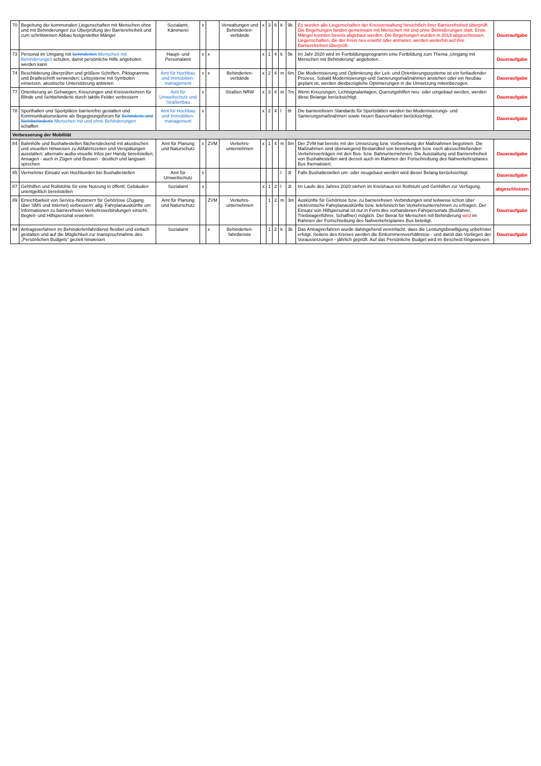| 70 | Begehung der kommunalen Liegenschaften mit Menschen ohne und mit Behinderungen zur Überprüfung der Barrierefreiheit und zum schrittweisen Abbau festgestellter Mängel | Sozialamt, Kämmerei | x | | Verwaltungen und Behinderten-verbände | x | 3 | 6 | k | 9k | Es wurden alle Liegenschaften der Kreisverwaltung hinsichtlich ihrer Barrierefreiheit überprüft. Die Begehungen fanden gemeinsam mit Menschen mit und ohne Behinderungen statt. Erste Mängel konnten bereits abgebaut werden. Die Begehungen wurden in 2019 abgeschlossen. Liegenschaften, die der Kreis neu erwirbt oder anmietet, werden weiterhin auf ihre Barrierefreiheit überprüft. | Daueraufgabe |
| 73 | Personal im Umgang mit behinderten Menschen mit Behinderungen schulen, damit persönliche Hilfe angeboten werden kann | Haupt- und Personalamt | x | x | | x | 1 | 4 | k | 5k | Im Jahr 2020 wird im Fortbildungsprogramm eine Fortbildung zum Thema „Umgang mit Menschen mit Behinderung“ angeboten. | Daueraufgabe |
| 74 | Beschilderung überprüfen und größere Schriften, Piktogramme und Brailleschrift verwenden; Leitsysteme mit Symbolen einsetzen, akustische Unterstützung anbieten | Amt für Hochbau und Immobilien-management | x | x | Behinderten-verbände | x | 2 | 4 | m | 6m | Die Modernisierung und Optimierung der Leit- und Orientierungssysteme ist ein fortlaufender Prozess. Sobald Modernisierungs-und Sanierungsmaßnahmen anstehen oder ein Neubau geplant ist, werden diesbezügliche Optimierungen in die Umsetzung miteinbezogen. | Daueraufgabe |
| 77 | Orientierung an Gehwegen, Kreuzungen und Kreisverkehren für Blinde und Sehbehinderte durch taktile Felder verbessern | Amt für Umweltschutz und Straßenbau | x | | Straßen NRW | x | 3 | 4 | m | 7m | Wenn Kreuzungen, Lichtsignalanlagen, Querungshilfen neu- oder umgebaut werden, werden diese Belange berücksichtigt. | Daueraufgabe |
| 78 | Sporthallen und Sportplätze barrierefrei gestalten und Kommunikationsräume als Begegnungsforum für Behinderte und Nichtbehinderte Menschen mit und ohne Behinderungen schaffen | Amt für Hochbau und Immobilien-management | x | | | x | 2 | 4 | l | 6l | Die barrierefreien Standards für Sportstätten werden bei Modernisierungs- und Sanierungsmaßnahmen sowie neuen Bauvorhaben berücksichtigt. | Daueraufgabe |
| Verbesserung der Mobilität | | | | | | | | | | | | |
| 84 | Bahnhöfe und Bushaltestellen flächendeckend mit akustischen und visuellen Hinweisen zu Abfahrtszeiten und Verspätungen ausstatten; alternativ audio-visuelle Infos per Handy bereitstellen; Ansagen - auch in Zügen und Bussen - deutlich und langsam sprechen | Amt für Planung und Naturschutz | x | ZVM | Verkehrs-unternehmen | x | 1 | 4 | m | 5m | Der ZVM hat bereits mit der Umsetzung bzw. Vorbereitung der Maßnahmen begonnen. Die Maßnahmen sind überwiegend Bestandteil von bestehenden bzw. noch abzuschließenden Verkehrsverträgen mit den Bus- bzw. Bahnunternehmen. Die Ausstattung und Barrierefreiheit von Bushaltestellen wird derzeit auch im Rahmen der Fortschreibung des Nahverkehrsplanes Bus thematisiert. | Daueraufgabe |
| 85 | Vermehrter Einsatz von Hochborden bei Bushaltestellen | Amt für Umweltschutz | x | | | | | | l | 3l | Falls Bushaltestellen um- oder neugebaut werden wird dieser Belang berücksichtigt. | Daueraufgabe |
| 87 | Gehhilfen und Rollstühle für eine Nutzung in öffentl. Gebäuden unentgeltlich bereitstellen | Sozialamt | x | | | x | 1 | 2 | l | 3l | Im Laufe des Jahres 2020 stehen im Kreishaus ein Rollstuhl und Gehhilfen zur Verfügung. | abgeschlossen |
| 89 | Erreichbarkeit von Service-Nummern für Gehörlose (Zugang über SMS und Internet) verbessern; allg. Fahrplanauskünfte um Informationen zu barrierefreien Verkehrsverbindungen einschl. Begleit- und Hilfspersonal erweitern | Amt für Planung und Naturschutz | | ZVM | Verkehrs-unternehmen | | 1 | 2 | m | 3m | Auskünfte für Gehörlose bzw. zu barrierefreien Verbindungen sind teilweise schon über elektronische Fahrplanauskünfte bzw. telefonisch bei Verkehrsunternehmen zu erfragen. Der Einsatz von Hilfspersonal ist nur in Form des vorhandenen Fahrpersonals (Busfahrer, Triebwagenführer, Schaffner) möglich. Der Beirat für Menschen mit Behinderung wird im Rahmen der Fortschreibung des Nahverkehrsplanes Bus beteiligt. | Daueraufgabe |
| 94 | Antragsverfahren im Behindertenfahrdienst flexibel und einfach gestalten und auf die Möglichkeit zur Inanspruchnahme des „Persönlichen Budgets“ gezielt hinweisen | Sozialamt | | x | Behinderten-fahrdienste | | 1 | 2 | k | 3k | Das Antragverfahren wurde dahingehend vereinfacht, dass die Leistungsbewilligung unbefristet erfolgt. Seitens des Kreises werden die Einkommensverhältnisse - und damit das Vorliegen der Voraussetzungen - jährlich geprüft. Auf das Persönliche Budget wird im Bescheid hingewiesen. | Daueraufgabe |